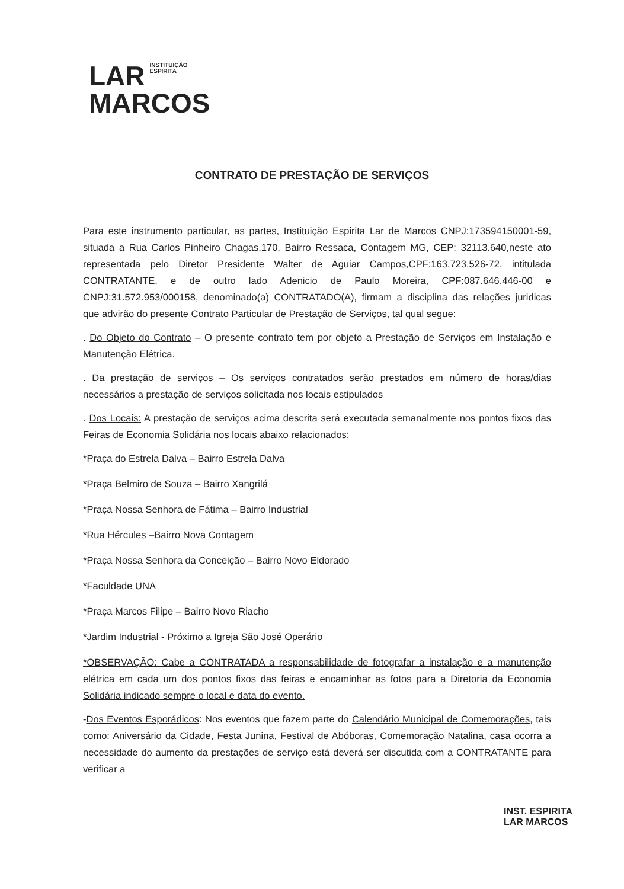LAR INSTITUIÇÃO
ESPIRITA
MARCOS
CONTRATO DE PRESTAÇÃO DE SERVIÇOS
Para este instrumento particular, as partes, Instituição Espirita Lar de Marcos CNPJ:173594150001-59, situada a Rua Carlos Pinheiro Chagas,170, Bairro Ressaca, Contagem MG, CEP: 32113.640,neste ato representada pelo Diretor Presidente Walter de Aguiar Campos,CPF:163.723.526-72, intitulada CONTRATANTE, e de outro lado Adenicio de Paulo Moreira, CPF:087.646.446-00 e CNPJ:31.572.953/000158, denominado(a) CONTRATADO(A), firmam a disciplina das relações juridicas que advirão do presente Contrato Particular de Prestação de Serviços, tal qual segue:
. Do Objeto do Contrato – O presente contrato tem por objeto a Prestação de Serviços em Instalação e Manutenção Elétrica.
. Da prestação de serviços – Os serviços contratados serão prestados em número de horas/dias necessários a prestação de serviços solicitada nos locais estipulados
. Dos Locais: A prestação de serviços acima descrita será executada semanalmente nos pontos fixos das Feiras de Economia Solidária nos locais abaixo relacionados:
*Praça do Estrela Dalva – Bairro Estrela Dalva
*Praça Belmiro de Souza – Bairro Xangrilá
*Praça Nossa Senhora de Fátima – Bairro Industrial
*Rua Hércules –Bairro Nova Contagem
*Praça Nossa Senhora da Conceição – Bairro Novo Eldorado
*Faculdade UNA
*Praça Marcos Filipe – Bairro Novo Riacho
*Jardim Industrial - Próximo a Igreja São José Operário
*OBSERVAÇÃO: Cabe a CONTRATADA a responsabilidade de fotografar a instalação e a manutenção elétrica em cada um dos pontos fixos das feiras e encaminhar as fotos para a Diretoria da Economia Solidária indicado sempre o local e data do evento.
-Dos Eventos Esporádicos: Nos eventos que fazem parte do Calendário Municipal de Comemorações, tais como: Aniversário da Cidade, Festa Junina, Festival de Abóboras, Comemoração Natalina, casa ocorra a necessidade do aumento da prestações de serviço está deverá ser discutida com a CONTRATANTE para verificar a
INST. ESPIRITA
LAR MARCOS